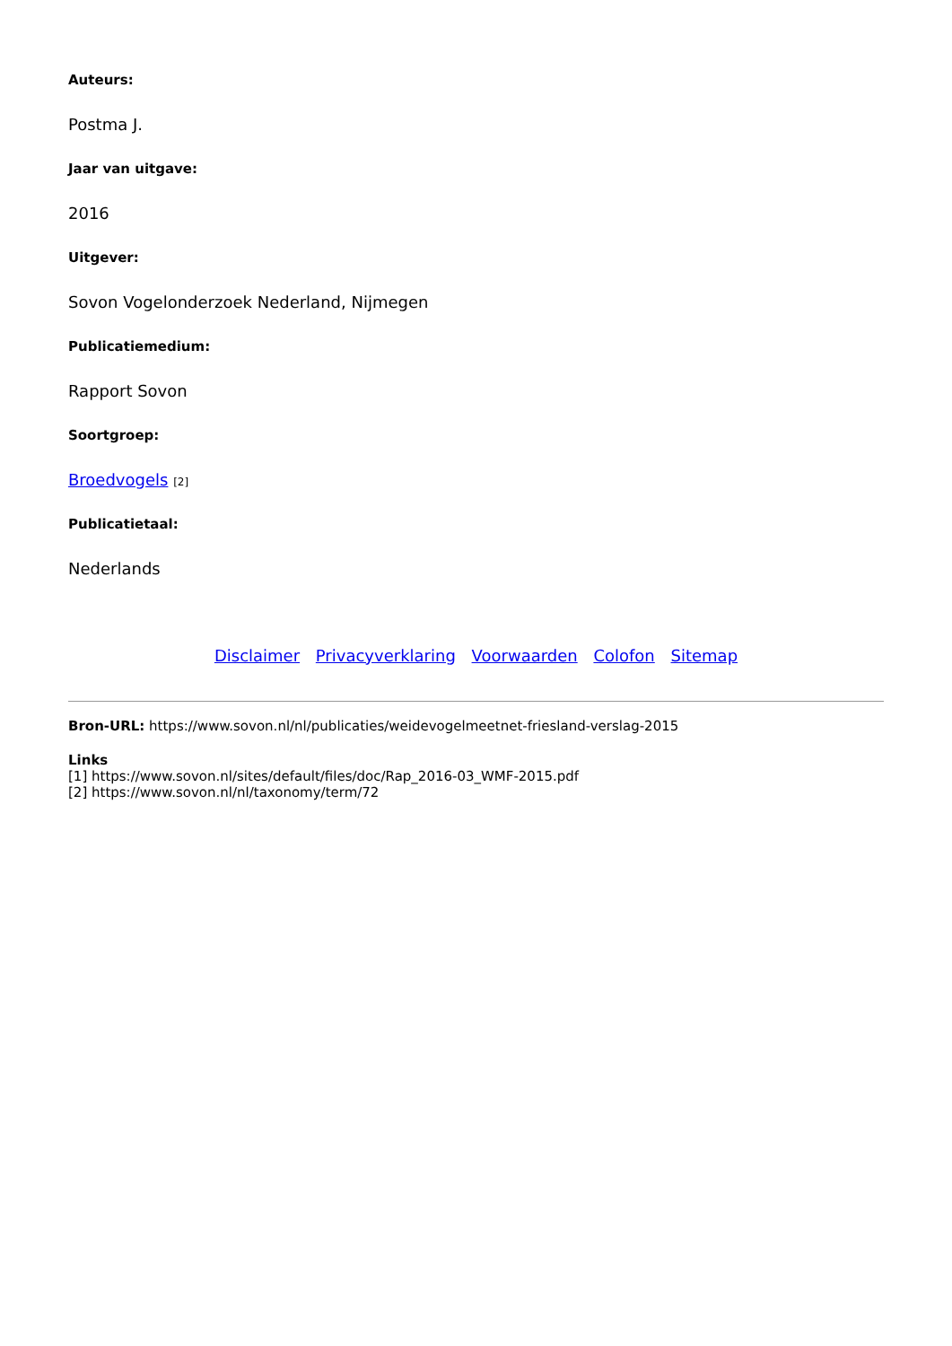Auteurs:
Postma J.
Jaar van uitgave:
2016
Uitgever:
Sovon Vogelonderzoek Nederland, Nijmegen
Publicatiemedium:
Rapport Sovon
Soortgroep:
Broedvogels [2]
Publicatietaal:
Nederlands
Disclaimer Privacyverklaring Voorwaarden Colofon Sitemap
Bron-URL: https://www.sovon.nl/nl/publicaties/weidevogelmeetnet-friesland-verslag-2015
Links
[1] https://www.sovon.nl/sites/default/files/doc/Rap_2016-03_WMF-2015.pdf
[2] https://www.sovon.nl/nl/taxonomy/term/72